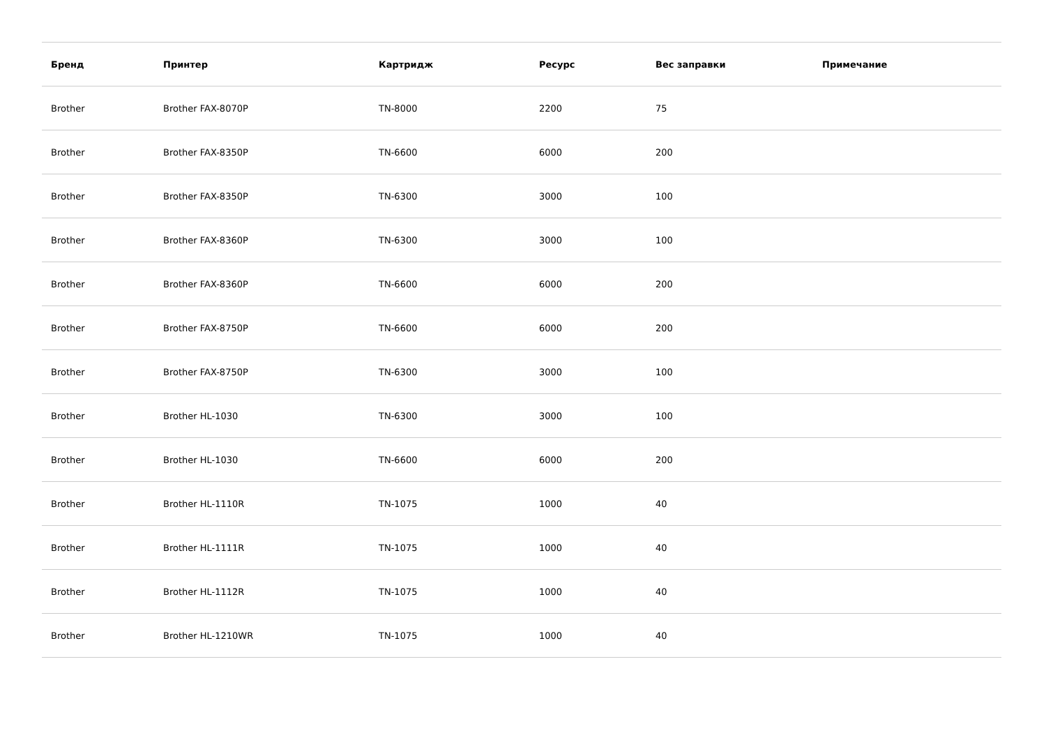| Бренд | Принтер | Картридж | Ресурс | Вес заправки | Примечание |
| --- | --- | --- | --- | --- | --- |
| Brother | Brother FAX-8070P | TN-8000 | 2200 | 75 | |
| Brother | Brother FAX-8350P | TN-6600 | 6000 | 200 | |
| Brother | Brother FAX-8350P | TN-6300 | 3000 | 100 | |
| Brother | Brother FAX-8360P | TN-6300 | 3000 | 100 | |
| Brother | Brother FAX-8360P | TN-6600 | 6000 | 200 | |
| Brother | Brother FAX-8750P | TN-6600 | 6000 | 200 | |
| Brother | Brother FAX-8750P | TN-6300 | 3000 | 100 | |
| Brother | Brother HL-1030 | TN-6300 | 3000 | 100 | |
| Brother | Brother HL-1030 | TN-6600 | 6000 | 200 | |
| Brother | Brother HL-1110R | TN-1075 | 1000 | 40 | |
| Brother | Brother HL-1111R | TN-1075 | 1000 | 40 | |
| Brother | Brother HL-1112R | TN-1075 | 1000 | 40 | |
| Brother | Brother HL-1210WR | TN-1075 | 1000 | 40 | |